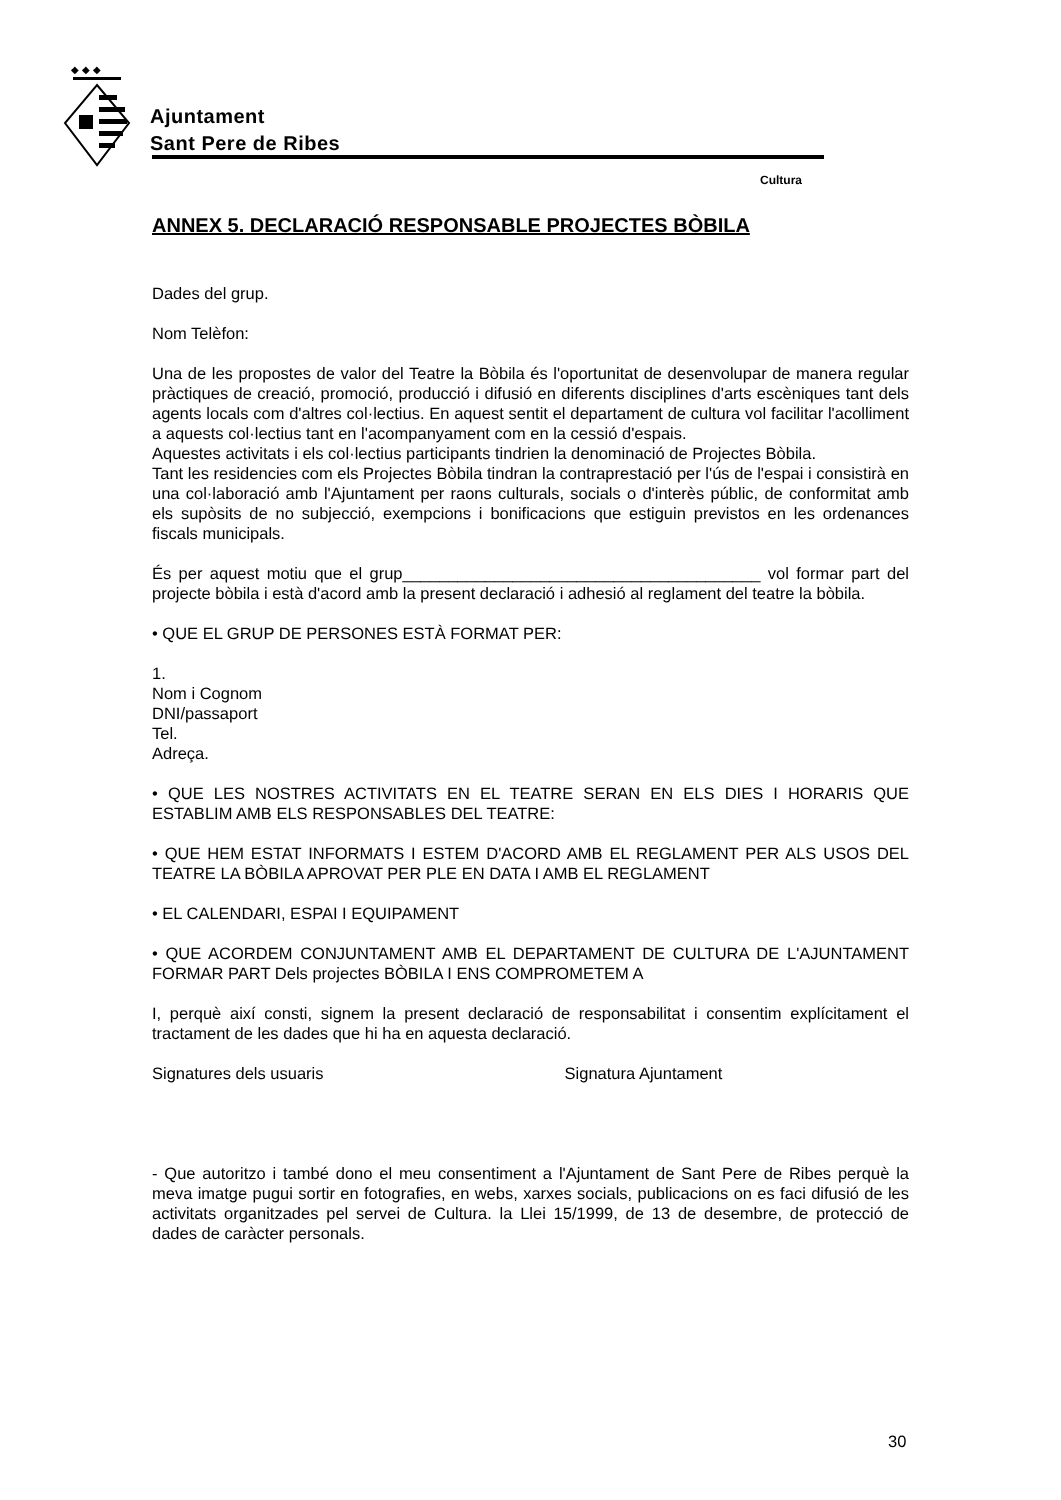◆ ◆ ◆
Ajuntament
Sant Pere de Ribes
Cultura
ANNEX 5. DECLARACIÓ RESPONSABLE PROJECTES BÒBILA
Dades del grup.
Nom Telèfon:
Una de les propostes de valor del Teatre la Bòbila és l'oportunitat de desenvolupar de manera regular pràctiques de creació, promoció, producció i difusió en diferents disciplines d'arts escèniques tant dels agents locals com d'altres col·lectius. En aquest sentit el departament de cultura vol facilitar l'acolliment a aquests col·lectius tant en l'acompanyament com en la cessió d'espais.
Aquestes activitats i els col·lectius participants tindrien la denominació de Projectes Bòbila.
Tant les residencies com els Projectes Bòbila tindran la contraprestació per l'ús de l'espai i consistirà en una col·laboració amb l'Ajuntament per raons culturals, socials o d'interès públic, de conformitat amb els supòsits de no subjecció, exempcions i bonificacions que estiguin previstos en les ordenances fiscals municipals.
És per aquest motiu que el grup_______________________________________ vol formar part del projecte bòbila i està d'acord amb la present declaració i adhesió al reglament del teatre la bòbila.
• QUE EL GRUP DE PERSONES ESTÀ FORMAT PER:
1.
Nom i Cognom
DNI/passaport
Tel.
Adreça.
• QUE LES NOSTRES ACTIVITATS EN EL TEATRE SERAN EN ELS DIES I HORARIS QUE ESTABLIM AMB ELS RESPONSABLES DEL TEATRE:
• QUE HEM ESTAT INFORMATS I ESTEM D'ACORD AMB EL REGLAMENT PER ALS USOS DEL TEATRE LA BÒBILA APROVAT PER PLE EN DATA I AMB EL REGLAMENT
• EL CALENDARI, ESPAI I EQUIPAMENT
• QUE ACORDEM CONJUNTAMENT AMB EL DEPARTAMENT DE CULTURA DE L'AJUNTAMENT FORMAR PART Dels projectes BÒBILA I ENS COMPROMETEM A
I, perquè així consti, signem la present declaració de responsabilitat i consentim explícitament el tractament de les dades que hi ha en aquesta declaració.
Signatures dels usuaris Signatura Ajuntament
- Que autoritzo i també dono el meu consentiment a l'Ajuntament de Sant Pere de Ribes perquè la meva imatge pugui sortir en fotografies, en webs, xarxes socials, publicacions on es faci difusió de les activitats organitzades pel servei de Cultura. la Llei 15/1999, de 13 de desembre, de protecció de dades de caràcter personals.
30